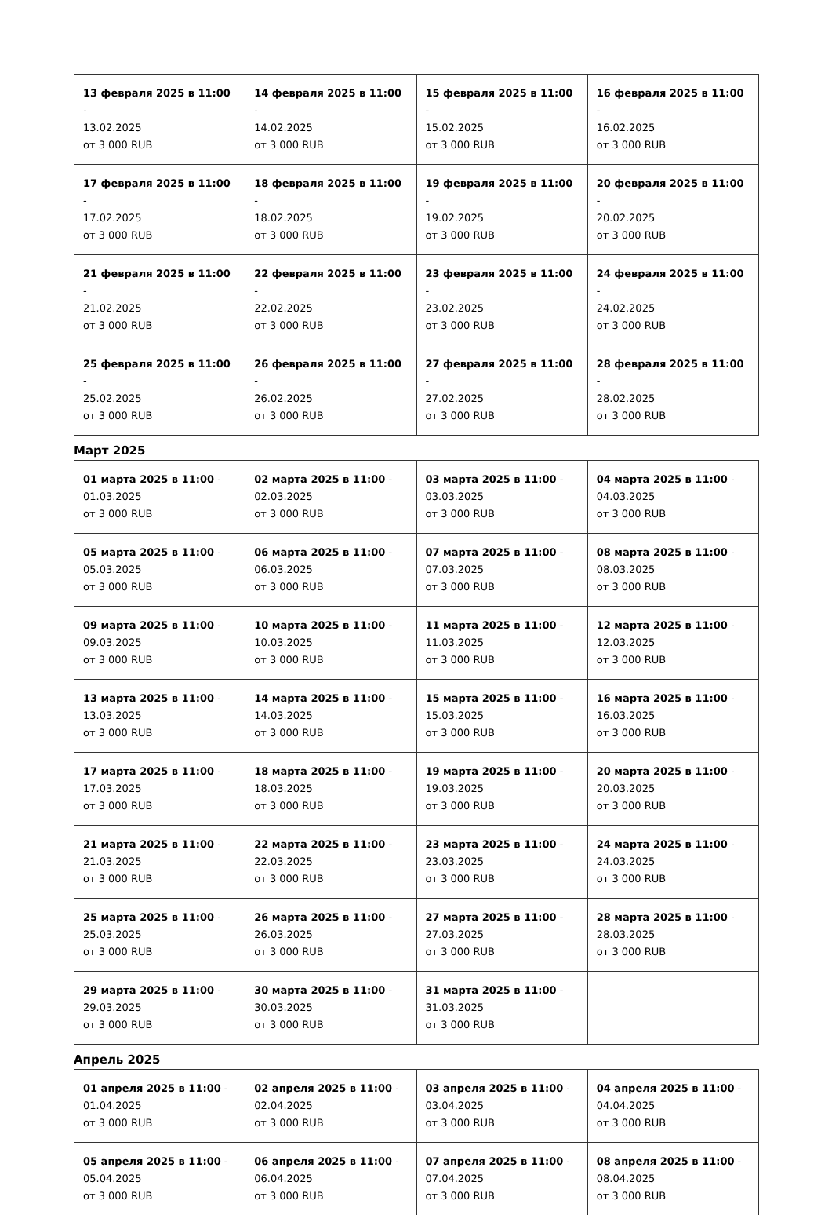| 13 февраля 2025 в 11:00 - 13.02.2025 от 3 000 RUB | 14 февраля 2025 в 11:00 - 14.02.2025 от 3 000 RUB | 15 февраля 2025 в 11:00 - 15.02.2025 от 3 000 RUB | 16 февраля 2025 в 11:00 - 16.02.2025 от 3 000 RUB |
| 17 февраля 2025 в 11:00 - 17.02.2025 от 3 000 RUB | 18 февраля 2025 в 11:00 - 18.02.2025 от 3 000 RUB | 19 февраля 2025 в 11:00 - 19.02.2025 от 3 000 RUB | 20 февраля 2025 в 11:00 - 20.02.2025 от 3 000 RUB |
| 21 февраля 2025 в 11:00 - 21.02.2025 от 3 000 RUB | 22 февраля 2025 в 11:00 - 22.02.2025 от 3 000 RUB | 23 февраля 2025 в 11:00 - 23.02.2025 от 3 000 RUB | 24 февраля 2025 в 11:00 - 24.02.2025 от 3 000 RUB |
| 25 февраля 2025 в 11:00 - 25.02.2025 от 3 000 RUB | 26 февраля 2025 в 11:00 - 26.02.2025 от 3 000 RUB | 27 февраля 2025 в 11:00 - 27.02.2025 от 3 000 RUB | 28 февраля 2025 в 11:00 - 28.02.2025 от 3 000 RUB |
Март 2025
| 01 марта 2025 в 11:00 - 01.03.2025 от 3 000 RUB | 02 марта 2025 в 11:00 - 02.03.2025 от 3 000 RUB | 03 марта 2025 в 11:00 - 03.03.2025 от 3 000 RUB | 04 марта 2025 в 11:00 - 04.03.2025 от 3 000 RUB |
| 05 марта 2025 в 11:00 - 05.03.2025 от 3 000 RUB | 06 марта 2025 в 11:00 - 06.03.2025 от 3 000 RUB | 07 марта 2025 в 11:00 - 07.03.2025 от 3 000 RUB | 08 марта 2025 в 11:00 - 08.03.2025 от 3 000 RUB |
| 09 марта 2025 в 11:00 - 09.03.2025 от 3 000 RUB | 10 марта 2025 в 11:00 - 10.03.2025 от 3 000 RUB | 11 марта 2025 в 11:00 - 11.03.2025 от 3 000 RUB | 12 марта 2025 в 11:00 - 12.03.2025 от 3 000 RUB |
| 13 марта 2025 в 11:00 - 13.03.2025 от 3 000 RUB | 14 марта 2025 в 11:00 - 14.03.2025 от 3 000 RUB | 15 марта 2025 в 11:00 - 15.03.2025 от 3 000 RUB | 16 марта 2025 в 11:00 - 16.03.2025 от 3 000 RUB |
| 17 марта 2025 в 11:00 - 17.03.2025 от 3 000 RUB | 18 марта 2025 в 11:00 - 18.03.2025 от 3 000 RUB | 19 марта 2025 в 11:00 - 19.03.2025 от 3 000 RUB | 20 марта 2025 в 11:00 - 20.03.2025 от 3 000 RUB |
| 21 марта 2025 в 11:00 - 21.03.2025 от 3 000 RUB | 22 марта 2025 в 11:00 - 22.03.2025 от 3 000 RUB | 23 марта 2025 в 11:00 - 23.03.2025 от 3 000 RUB | 24 марта 2025 в 11:00 - 24.03.2025 от 3 000 RUB |
| 25 марта 2025 в 11:00 - 25.03.2025 от 3 000 RUB | 26 марта 2025 в 11:00 - 26.03.2025 от 3 000 RUB | 27 марта 2025 в 11:00 - 27.03.2025 от 3 000 RUB | 28 марта 2025 в 11:00 - 28.03.2025 от 3 000 RUB |
| 29 марта 2025 в 11:00 - 29.03.2025 от 3 000 RUB | 30 марта 2025 в 11:00 - 30.03.2025 от 3 000 RUB | 31 марта 2025 в 11:00 - 31.03.2025 от 3 000 RUB | |
Апрель 2025
| 01 апреля 2025 в 11:00 - 01.04.2025 от 3 000 RUB | 02 апреля 2025 в 11:00 - 02.04.2025 от 3 000 RUB | 03 апреля 2025 в 11:00 - 03.04.2025 от 3 000 RUB | 04 апреля 2025 в 11:00 - 04.04.2025 от 3 000 RUB |
| 05 апреля 2025 в 11:00 - 05.04.2025 от 3 000 RUB | 06 апреля 2025 в 11:00 - 06.04.2025 от 3 000 RUB | 07 апреля 2025 в 11:00 - 07.04.2025 от 3 000 RUB | 08 апреля 2025 в 11:00 - 08.04.2025 от 3 000 RUB |